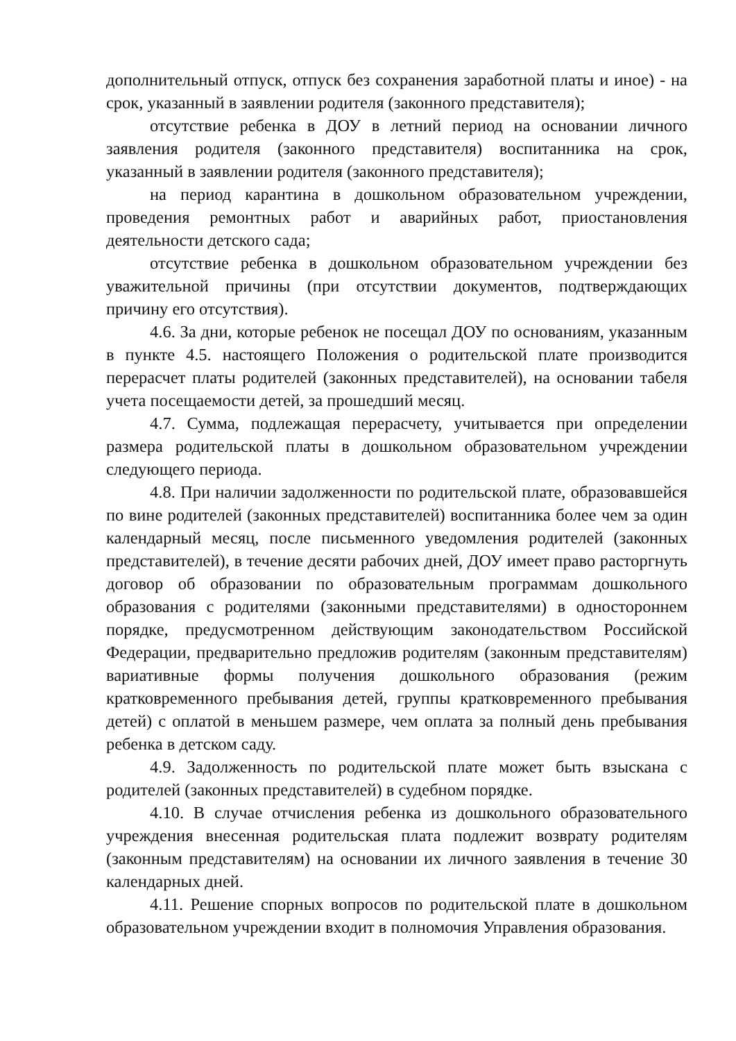дополнительный отпуск, отпуск без сохранения заработной платы и иное) - на срок, указанный в заявлении родителя (законного представителя);
отсутствие ребенка в ДОУ в летний период на основании личного заявления родителя (законного представителя) воспитанника на срок, указанный в заявлении родителя (законного представителя);
на период карантина в дошкольном образовательном учреждении, проведения ремонтных работ и аварийных работ, приостановления деятельности детского сада;
отсутствие ребенка в дошкольном образовательном учреждении без уважительной причины (при отсутствии документов, подтверждающих причину его отсутствия).
4.6. За дни, которые ребенок не посещал ДОУ по основаниям, указанным в пункте 4.5. настоящего Положения о родительской плате производится перерасчет платы родителей (законных представителей), на основании табеля учета посещаемости детей, за прошедший месяц.
4.7. Сумма, подлежащая перерасчету, учитывается при определении размера родительской платы в дошкольном образовательном учреждении следующего периода.
4.8. При наличии задолженности по родительской плате, образовавшейся по вине родителей (законных представителей) воспитанника более чем за один календарный месяц, после письменного уведомления родителей (законных представителей), в течение десяти рабочих дней, ДОУ имеет право расторгнуть договор об образовании по образовательным программам дошкольного образования с родителями (законными представителями) в одностороннем порядке, предусмотренном действующим законодательством Российской Федерации, предварительно предложив родителям (законным представителям) вариативные формы получения дошкольного образования (режим кратковременного пребывания детей, группы кратковременного пребывания детей) с оплатой в меньшем размере, чем оплата за полный день пребывания ребенка в детском саду.
4.9. Задолженность по родительской плате может быть взыскана с родителей (законных представителей) в судебном порядке.
4.10. В случае отчисления ребенка из дошкольного образовательного учреждения внесенная родительская плата подлежит возврату родителям (законным представителям) на основании их личного заявления в течение 30 календарных дней.
4.11. Решение спорных вопросов по родительской плате в дошкольном образовательном учреждении входит в полномочия Управления образования.